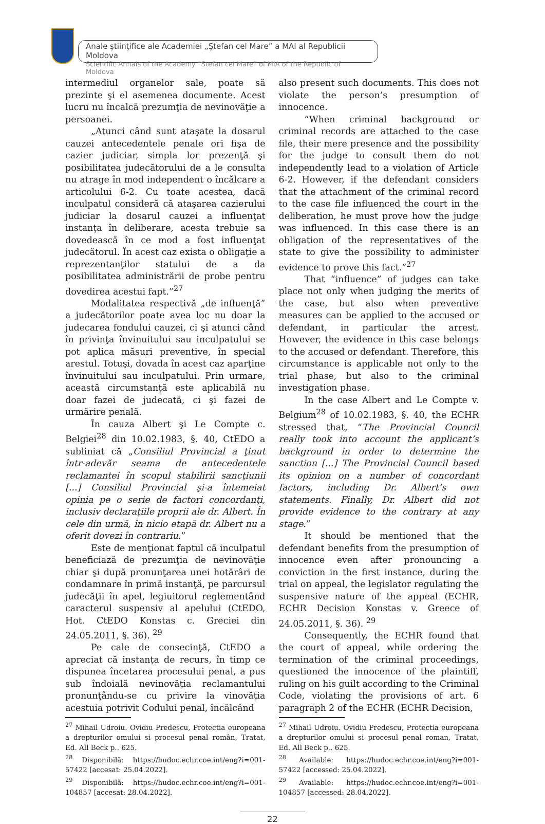Anale ştiinţifice ale Academiei „Ştefan cel Mare” a MAI al Republicii Moldova
Scientific Annals of the Academy “Stefan cel Mare” of MIA of the Republic of Moldova
intermediul organelor sale, poate să prezinte şi el asemenea documente. Acest lucru nu încalcă prezumţia de nevinovăţie a persoanei.
„Atunci când sunt ataşate la dosarul cauzei antecedentele penale ori fişa de cazier judiciar, simpla lor prezenţă şi posibilitatea judecătorului de a le consulta nu atrage în mod independent o încălcare a articolului 6-2. Cu toate acestea, dacă inculpatul consideră că ataşarea cazierului judiciar la dosarul cauzei a influenţat instanţa în deliberare, acesta trebuie sa dovedească în ce mod a fost influenţat judecătorul. În acest caz exista o obligaţie a reprezentanţilor statului de a da posibilitatea administrării de probe pentru dovedirea acestui fapt.”<sup>27</sup>
Modalitatea respectivă „de influenţă” a judecătorilor poate avea loc nu doar la judecarea fondului cauzei, ci şi atunci când în privinţa învinuitului sau inculpatului se pot aplica măsuri preventive, în special arestul. Totuşi, dovada în acest caz aparţine învinuitului sau inculpatului. Prin urmare, această circumstanţă este aplicabilă nu doar fazei de judecată, ci şi fazei de urmărire penală.
În cauza Albert şi Le Compte c. Belgiei<sup>28</sup> din 10.02.1983, §. 40, CtEDO a subliniat că „Consiliul Provincial a ţinut într-adevăr seama de antecedentele reclamantei în scopul stabilirii sancţiunii [...] Consiliul Provincial şi-a întemeiat opinia pe o serie de factori concordanţi, inclusiv declaraţiile proprii ale dr. Albert. În cele din urmă, în nicio etapă dr. Albert nu a oferit dovezi în contrariu.”
Este de menţionat faptul că inculpatul beneficiază de prezumţia de nevinovăţie chiar şi după pronunţarea unei hotărâri de condamnare în primă instanţă, pe parcursul judecăţii în apel, legiuitorul reglementând caracterul suspensiv al apelului (CtEDO, Hot. CtEDO Konstas c. Greciei din 24.05.2011, §. 36). <sup>29</sup>
Pe cale de consecinţă, CtEDO a apreciat că instanţa de recurs, în timp ce dispunea încetarea procesului penal, a pus sub îndoială nevinovăţia reclamantului pronunţându-se cu privire la vinovăţia acestuia potrivit Codului penal, încălcând
<sup>27</sup> Mihail Udroiu. Ovidiu Predescu, Protectia europeana a drepturilor omului si procesul penal român, Tratat, Ed. All Beck p.. 625.
<sup>28</sup> Disponibilă: https://hudoc.echr.coe.int/eng?i=001-57422 [accesat: 25.04.2022].
<sup>29</sup> Disponibilă: https://hudoc.echr.coe.int/eng?i=001-104857 [accesat: 28.04.2022].
also present such documents. This does not violate the person’s presumption of innocence.
“When criminal background or criminal records are attached to the case file, their mere presence and the possibility for the judge to consult them do not independently lead to a violation of Article 6-2. However, if the defendant considers that the attachment of the criminal record to the case file influenced the court in the deliberation, he must prove how the judge was influenced. In this case there is an obligation of the representatives of the state to give the possibility to administer evidence to prove this fact.”<sup>27</sup>
That “influence” of judges can take place not only when judging the merits of the case, but also when preventive measures can be applied to the accused or defendant, in particular the arrest. However, the evidence in this case belongs to the accused or defendant. Therefore, this circumstance is applicable not only to the trial phase, but also to the criminal investigation phase.
In the case Albert and Le Compte v. Belgium<sup>28</sup> of 10.02.1983, §. 40, the ECHR stressed that, “The Provincial Council really took into account the applicant’s background in order to determine the sanction [...] The Provincial Council based its opinion on a number of concordant factors, including Dr. Albert’s own statements. Finally, Dr. Albert did not provide evidence to the contrary at any stage.”
It should be mentioned that the defendant benefits from the presumption of innocence even after pronouncing a conviction in the first instance, during the trial on appeal, the legislator regulating the suspensive nature of the appeal (ECHR, ECHR Decision Konstas v. Greece of 24.05.2011, §. 36). <sup>29</sup>
Consequently, the ECHR found that the court of appeal, while ordering the termination of the criminal proceedings, questioned the innocence of the plaintiff, ruling on his guilt according to the Criminal Code, violating the provisions of art. 6 paragraph 2 of the ECHR (ECHR Decision,
<sup>27</sup> Mihail Udroiu. Ovidiu Predescu, Protectia europeana a drepturilor omului si procesul penal roman, Tratat, Ed. All Beck p.. 625.
<sup>28</sup> Available: https://hudoc.echr.coe.int/eng?i=001-57422 [accessed: 25.04.2022].
<sup>29</sup> Available: https://hudoc.echr.coe.int/eng?i=001-104857 [accessed: 28.04.2022].
22